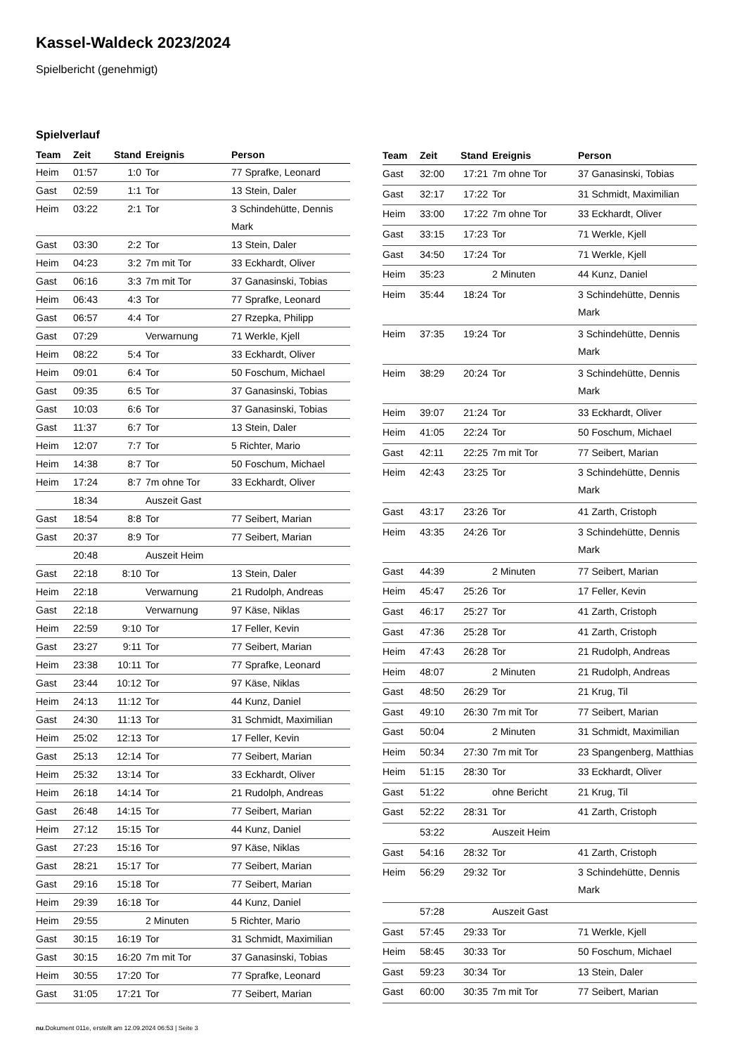Kassel-Waldeck 2023/2024
Spielbericht (genehmigt)
Spielverlauf
| Team | Zeit | Stand | Ereignis | Person |
| --- | --- | --- | --- | --- |
| Heim | 01:57 | 1:0 | Tor | 77 Sprafke, Leonard |
| Gast | 02:59 | 1:1 | Tor | 13 Stein, Daler |
| Heim | 03:22 | 2:1 | Tor | 3 Schindehütte, Dennis Mark |
| Gast | 03:30 | 2:2 | Tor | 13 Stein, Daler |
| Heim | 04:23 | 3:2 | 7m mit Tor | 33 Eckhardt, Oliver |
| Gast | 06:16 | 3:3 | 7m mit Tor | 37 Ganasinski, Tobias |
| Heim | 06:43 | 4:3 | Tor | 77 Sprafke, Leonard |
| Gast | 06:57 | 4:4 | Tor | 27 Rzepka, Philipp |
| Gast | 07:29 | | Verwarnung | 71 Werkle, Kjell |
| Heim | 08:22 | 5:4 | Tor | 33 Eckhardt, Oliver |
| Heim | 09:01 | 6:4 | Tor | 50 Foschum, Michael |
| Gast | 09:35 | 6:5 | Tor | 37 Ganasinski, Tobias |
| Gast | 10:03 | 6:6 | Tor | 37 Ganasinski, Tobias |
| Gast | 11:37 | 6:7 | Tor | 13 Stein, Daler |
| Heim | 12:07 | 7:7 | Tor | 5 Richter, Mario |
| Heim | 14:38 | 8:7 | Tor | 50 Foschum, Michael |
| Heim | 17:24 | 8:7 | 7m ohne Tor | 33 Eckhardt, Oliver |
| | 18:34 | | Auszeit Gast | |
| Gast | 18:54 | 8:8 | Tor | 77 Seibert, Marian |
| Gast | 20:37 | 8:9 | Tor | 77 Seibert, Marian |
| | 20:48 | | Auszeit Heim | |
| Gast | 22:18 | 8:10 | Tor | 13 Stein, Daler |
| Heim | 22:18 | | Verwarnung | 21 Rudolph, Andreas |
| Gast | 22:18 | | Verwarnung | 97 Käse, Niklas |
| Heim | 22:59 | 9:10 | Tor | 17 Feller, Kevin |
| Gast | 23:27 | 9:11 | Tor | 77 Seibert, Marian |
| Heim | 23:38 | 10:11 | Tor | 77 Sprafke, Leonard |
| Gast | 23:44 | 10:12 | Tor | 97 Käse, Niklas |
| Heim | 24:13 | 11:12 | Tor | 44 Kunz, Daniel |
| Gast | 24:30 | 11:13 | Tor | 31 Schmidt, Maximilian |
| Heim | 25:02 | 12:13 | Tor | 17 Feller, Kevin |
| Gast | 25:13 | 12:14 | Tor | 77 Seibert, Marian |
| Heim | 25:32 | 13:14 | Tor | 33 Eckhardt, Oliver |
| Heim | 26:18 | 14:14 | Tor | 21 Rudolph, Andreas |
| Gast | 26:48 | 14:15 | Tor | 77 Seibert, Marian |
| Heim | 27:12 | 15:15 | Tor | 44 Kunz, Daniel |
| Gast | 27:23 | 15:16 | Tor | 97 Käse, Niklas |
| Gast | 28:21 | 15:17 | Tor | 77 Seibert, Marian |
| Gast | 29:16 | 15:18 | Tor | 77 Seibert, Marian |
| Heim | 29:39 | 16:18 | Tor | 44 Kunz, Daniel |
| Heim | 29:55 | | 2 Minuten | 5 Richter, Mario |
| Gast | 30:15 | 16:19 | Tor | 31 Schmidt, Maximilian |
| Gast | 30:15 | 16:20 | 7m mit Tor | 37 Ganasinski, Tobias |
| Heim | 30:55 | 17:20 | Tor | 77 Sprafke, Leonard |
| Gast | 31:05 | 17:21 | Tor | 77 Seibert, Marian |
| Team | Zeit | Stand | Ereignis | Person |
| --- | --- | --- | --- | --- |
| Gast | 32:00 | 17:21 | 7m ohne Tor | 37 Ganasinski, Tobias |
| Gast | 32:17 | 17:22 | Tor | 31 Schmidt, Maximilian |
| Heim | 33:00 | 17:22 | 7m ohne Tor | 33 Eckhardt, Oliver |
| Gast | 33:15 | 17:23 | Tor | 71 Werkle, Kjell |
| Gast | 34:50 | 17:24 | Tor | 71 Werkle, Kjell |
| Heim | 35:23 | | 2 Minuten | 44 Kunz, Daniel |
| Heim | 35:44 | 18:24 | Tor | 3 Schindehütte, Dennis Mark |
| Heim | 37:35 | 19:24 | Tor | 3 Schindehütte, Dennis Mark |
| Heim | 38:29 | 20:24 | Tor | 3 Schindehütte, Dennis Mark |
| Heim | 39:07 | 21:24 | Tor | 33 Eckhardt, Oliver |
| Heim | 41:05 | 22:24 | Tor | 50 Foschum, Michael |
| Gast | 42:11 | 22:25 | 7m mit Tor | 77 Seibert, Marian |
| Heim | 42:43 | 23:25 | Tor | 3 Schindehütte, Dennis Mark |
| Gast | 43:17 | 23:26 | Tor | 41 Zarth, Cristoph |
| Heim | 43:35 | 24:26 | Tor | 3 Schindehütte, Dennis Mark |
| Gast | 44:39 | | 2 Minuten | 77 Seibert, Marian |
| Heim | 45:47 | 25:26 | Tor | 17 Feller, Kevin |
| Gast | 46:17 | 25:27 | Tor | 41 Zarth, Cristoph |
| Gast | 47:36 | 25:28 | Tor | 41 Zarth, Cristoph |
| Heim | 47:43 | 26:28 | Tor | 21 Rudolph, Andreas |
| Heim | 48:07 | | 2 Minuten | 21 Rudolph, Andreas |
| Gast | 48:50 | 26:29 | Tor | 21 Krug, Til |
| Gast | 49:10 | 26:30 | 7m mit Tor | 77 Seibert, Marian |
| Gast | 50:04 | | 2 Minuten | 31 Schmidt, Maximilian |
| Heim | 50:34 | 27:30 | 7m mit Tor | 23 Spangenberg, Matthias |
| Heim | 51:15 | 28:30 | Tor | 33 Eckhardt, Oliver |
| Gast | 51:22 | | ohne Bericht | 21 Krug, Til |
| Gast | 52:22 | 28:31 | Tor | 41 Zarth, Cristoph |
| | 53:22 | | Auszeit Heim | |
| Gast | 54:16 | 28:32 | Tor | 41 Zarth, Cristoph |
| Heim | 56:29 | 29:32 | Tor | 3 Schindehütte, Dennis Mark |
| | 57:28 | | Auszeit Gast | |
| Gast | 57:45 | 29:33 | Tor | 71 Werkle, Kjell |
| Heim | 58:45 | 30:33 | Tor | 50 Foschum, Michael |
| Gast | 59:23 | 30:34 | Tor | 13 Stein, Daler |
| Gast | 60:00 | 30:35 | 7m mit Tor | 77 Seibert, Marian |
nu.Dokument 011e, erstellt am 12.09.2024 06:53 | Seite 3